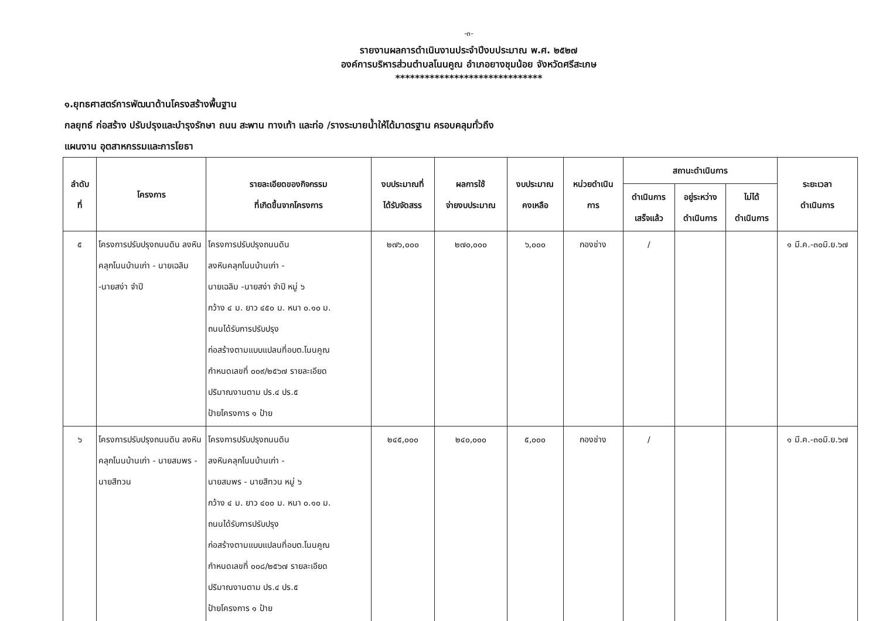-๓-
รายงานผลการดำเนินงานประจำปีงบประมาณ พ.ศ. ๒๕๒๗
องค์การบริหารส่วนตำบลโนนคูณ อำเภอยางชุมน้อย จังหวัดศรีสะเกษ
******************************
๑.ยุทธศาสตร์การพัฒนาด้านโครงสร้างพื้นฐาน
กลยุทธ์ ก่อสร้าง ปรับปรุงและบำรุงรักษา ถนน สะพาน ทางเท้า และท่อ /รางระบายน้ำให้ได้มาตรฐาน ครอบคลุมทั่วถึง
แผนงาน อุตสาหกรรมและการโยธา
| ลำดับ ที่ | โครงการ | รายละเอียดของกิจกรรม ที่เกิดขึ้นจากโครงการ | งบประมาณที่ ได้รับจัดสรร | ผลการใช้ จ่ายงบประมาณ | งบประมาณ คงเหลือ | หน่วยดำเนิน การ | สถานะดำเนินการ | | | ระยะเวลา ดำเนินการ |
| --- | --- | --- | --- | --- | --- | --- | --- | --- | --- | --- |
| | | | | | | | ดำเนินการ เสร็จแล้ว | อยู่ระหว่าง ดำเนินการ | ไม่ได้ ดำเนินการ | |
| ๕ | โครงการปรับปรุงถนนดิน ลงหินคลุกโนนบ้านเก่า - นายเฉลิม -นายสง่า จำปี | โครงการปรับปรุงถนนดิน ลงหินคลุกโนนบ้านเก่า - นายเฉลิม -นายสง่า จำปี หมู่ ๖ กว้าง ๔ ม. ยาว ๔๕๐ ม. หนา ๐.๑๐ ม. ถนนได้รับการปรับปรุง ก่อสร้างตามแบบแปลนที่อบต.โนนคูณ กำหนดเลขที่ ๐๐๙/๒๕๖๗ รายละเอียด ปริมาณงานตาม ปร.๔ ปร.๕ ป้ายโครงการ ๑ ป้าย | ๒๗๖,๐๐๐ | ๒๗๐,๐๐๐ | ๖,๐๐๐ | กองช่าง | / | | | ๑ มี.ค.-๓๐มิ.ย.๖๗ |
| ๖ | โครงการปรับปรุงถนนดิน ลงหินคลุกโนนบ้านเก่า - นายสมพร - นายสีทวน | โครงการปรับปรุงถนนดิน ลงหินคลุกโนนบ้านเก่า - นายสมพร - นายสีทวน หมู่ ๖ กว้าง ๔ ม. ยาว ๔๐๐ ม. หนา ๐.๑๐ ม. ถนนได้รับการปรับปรุง ก่อสร้างตามแบบแปลนที่อบต.โนนคูณ กำหนดเลขที่ ๐๐๘/๒๕๖๗ รายละเอียด ปริมาณงานตาม ปร.๔ ปร.๕ ป้ายโครงการ ๑ ป้าย | ๒๔๕,๐๐๐ | ๒๔๐,๐๐๐ | ๕,๐๐๐ | กองช่าง | / | | | ๑ มี.ค.-๓๐มิ.ย.๖๗ |